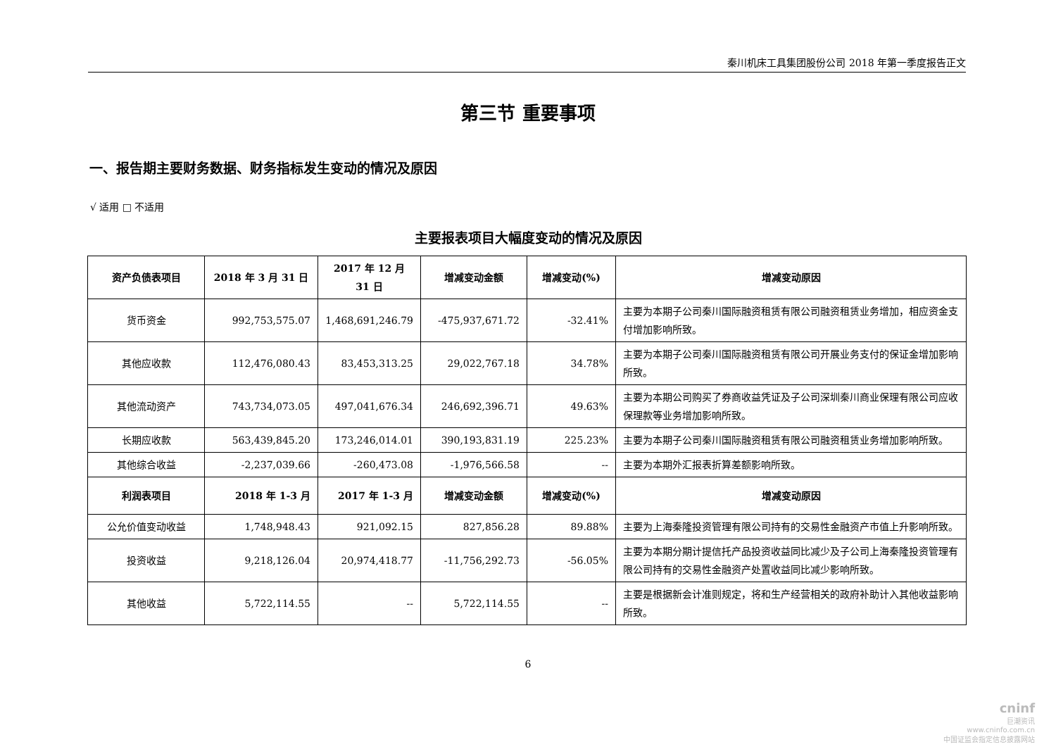秦川机床工具集团股份公司 2018 年第一季度报告正文
第三节 重要事项
一、报告期主要财务数据、财务指标发生变动的情况及原因
√ 适用 □ 不适用
主要报表项目大幅度变动的情况及原因
| 资产负债表项目 | 2018 年 3 月 31 日 | 2017 年 12 月 31 日 | 增减变动金额 | 增减变动(%) | 增减变动原因 |
| --- | --- | --- | --- | --- | --- |
| 货币资金 | 992,753,575.07 | 1,468,691,246.79 | -475,937,671.72 | -32.41% | 主要为本期子公司秦川国际融资租赁有限公司融资租赁业务增加，相应资金支付增加影响所致。 |
| 其他应收款 | 112,476,080.43 | 83,453,313.25 | 29,022,767.18 | 34.78% | 主要为本期子公司秦川国际融资租赁有限公司开展业务支付的保证金增加影响所致。 |
| 其他流动资产 | 743,734,073.05 | 497,041,676.34 | 246,692,396.71 | 49.63% | 主要为本期公司购买了券商收益凭证及子公司深圳秦川商业保理有限公司应收保理款等业务增加影响所致。 |
| 长期应收款 | 563,439,845.20 | 173,246,014.01 | 390,193,831.19 | 225.23% | 主要为本期子公司秦川国际融资租赁有限公司融资租赁业务增加影响所致。 |
| 其他综合收益 | -2,237,039.66 | -260,473.08 | -1,976,566.58 | -- | 主要为本期外汇报表折算差额影响所致。 |
| 利润表项目 | 2018 年 1-3 月 | 2017 年 1-3 月 | 增减变动金额 | 增减变动(%) | 增减变动原因 |
| 公允价值变动收益 | 1,748,948.43 | 921,092.15 | 827,856.28 | 89.88% | 主要为上海秦隆投资管理有限公司持有的交易性金融资产市值上升影响所致。 |
| 投资收益 | 9,218,126.04 | 20,974,418.77 | -11,756,292.73 | -56.05% | 主要为本期分期计提信托产品投资收益同比减少及子公司上海秦隆投资管理有限公司持有的交易性金融资产处置收益同比减少影响所致。 |
| 其他收益 | 5,722,114.55 | -- | 5,722,114.55 | -- | 主要是根据新会计准则规定，将和生产经营相关的政府补助计入其他收益影响所致。 |
6
cninf
巨潮资讯
www.cninfo.com.cn
中国证监会指定信息披露网站